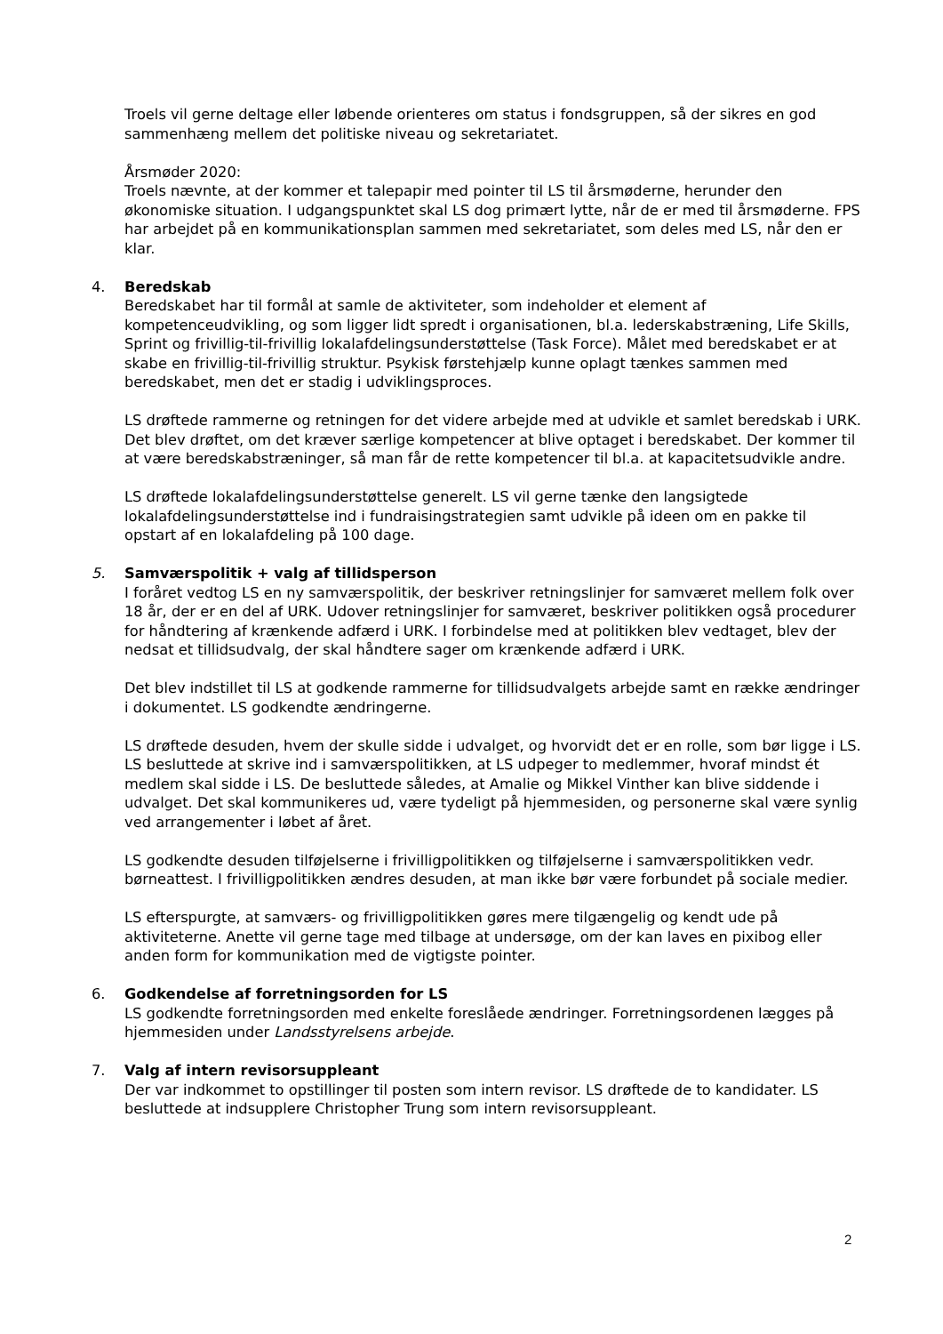Troels vil gerne deltage eller løbende orienteres om status i fondsgruppen, så der sikres en god sammenhæng mellem det politiske niveau og sekretariatet.
Årsmøder 2020:
Troels nævnte, at der kommer et talepapir med pointer til LS til årsmøderne, herunder den økonomiske situation. I udgangspunktet skal LS dog primært lytte, når de er med til årsmøderne. FPS har arbejdet på en kommunikationsplan sammen med sekretariatet, som deles med LS, når den er klar.
4. Beredskab
Beredskabet har til formål at samle de aktiviteter, som indeholder et element af kompetenceudvikling, og som ligger lidt spredt i organisationen, bl.a. lederskabstræning, Life Skills, Sprint og frivillig-til-frivillig lokalafdelingsunderstøttelse (Task Force). Målet med beredskabet er at skabe en frivillig-til-frivillig struktur. Psykisk førstehjælp kunne oplagt tænkes sammen med beredskabet, men det er stadig i udviklingsproces.
LS drøftede rammerne og retningen for det videre arbejde med at udvikle et samlet beredskab i URK. Det blev drøftet, om det kræver særlige kompetencer at blive optaget i beredskabet. Der kommer til at være beredskabstræninger, så man får de rette kompetencer til bl.a. at kapacitetsudvikle andre.
LS drøftede lokalafdelingsunderstøttelse generelt. LS vil gerne tænke den langsigtede lokalafdelingsunderstøttelse ind i fundraisingstrategien samt udvikle på ideen om en pakke til opstart af en lokalafdeling på 100 dage.
5. Samværspolitik + valg af tillidsperson
I foråret vedtog LS en ny samværspolitik, der beskriver retningslinjer for samværet mellem folk over 18 år, der er en del af URK. Udover retningslinjer for samværet, beskriver politikken også procedurer for håndtering af krænkende adfærd i URK. I forbindelse med at politikken blev vedtaget, blev der nedsat et tillidsudvalg, der skal håndtere sager om krænkende adfærd i URK.
Det blev indstillet til LS at godkende rammerne for tillidsudvalgets arbejde samt en række ændringer i dokumentet. LS godkendte ændringerne.
LS drøftede desuden, hvem der skulle sidde i udvalget, og hvorvidt det er en rolle, som bør ligge i LS. LS besluttede at skrive ind i samværspolitikken, at LS udpeger to medlemmer, hvoraf mindst ét medlem skal sidde i LS. De besluttede således, at Amalie og Mikkel Vinther kan blive siddende i udvalget. Det skal kommunikeres ud, være tydeligt på hjemmesiden, og personerne skal være synlig ved arrangementer i løbet af året.
LS godkendte desuden tilføjelserne i frivilligpolitikken og tilføjelserne i samværspolitikken vedr. børneattest. I frivilligpolitikken ændres desuden, at man ikke bør være forbundet på sociale medier.
LS efterspurgte, at samværs- og frivilligpolitikken gøres mere tilgængelig og kendt ude på aktiviteterne. Anette vil gerne tage med tilbage at undersøge, om der kan laves en pixibog eller anden form for kommunikation med de vigtigste pointer.
6. Godkendelse af forretningsorden for LS
LS godkendte forretningsorden med enkelte foreslåede ændringer. Forretningsordenen lægges på hjemmesiden under Landsstyrelsens arbejde.
7. Valg af intern revisorsuppleant
Der var indkommet to opstillinger til posten som intern revisor. LS drøftede de to kandidater. LS besluttede at indsupplere Christopher Trung som intern revisorsuppleant.
2